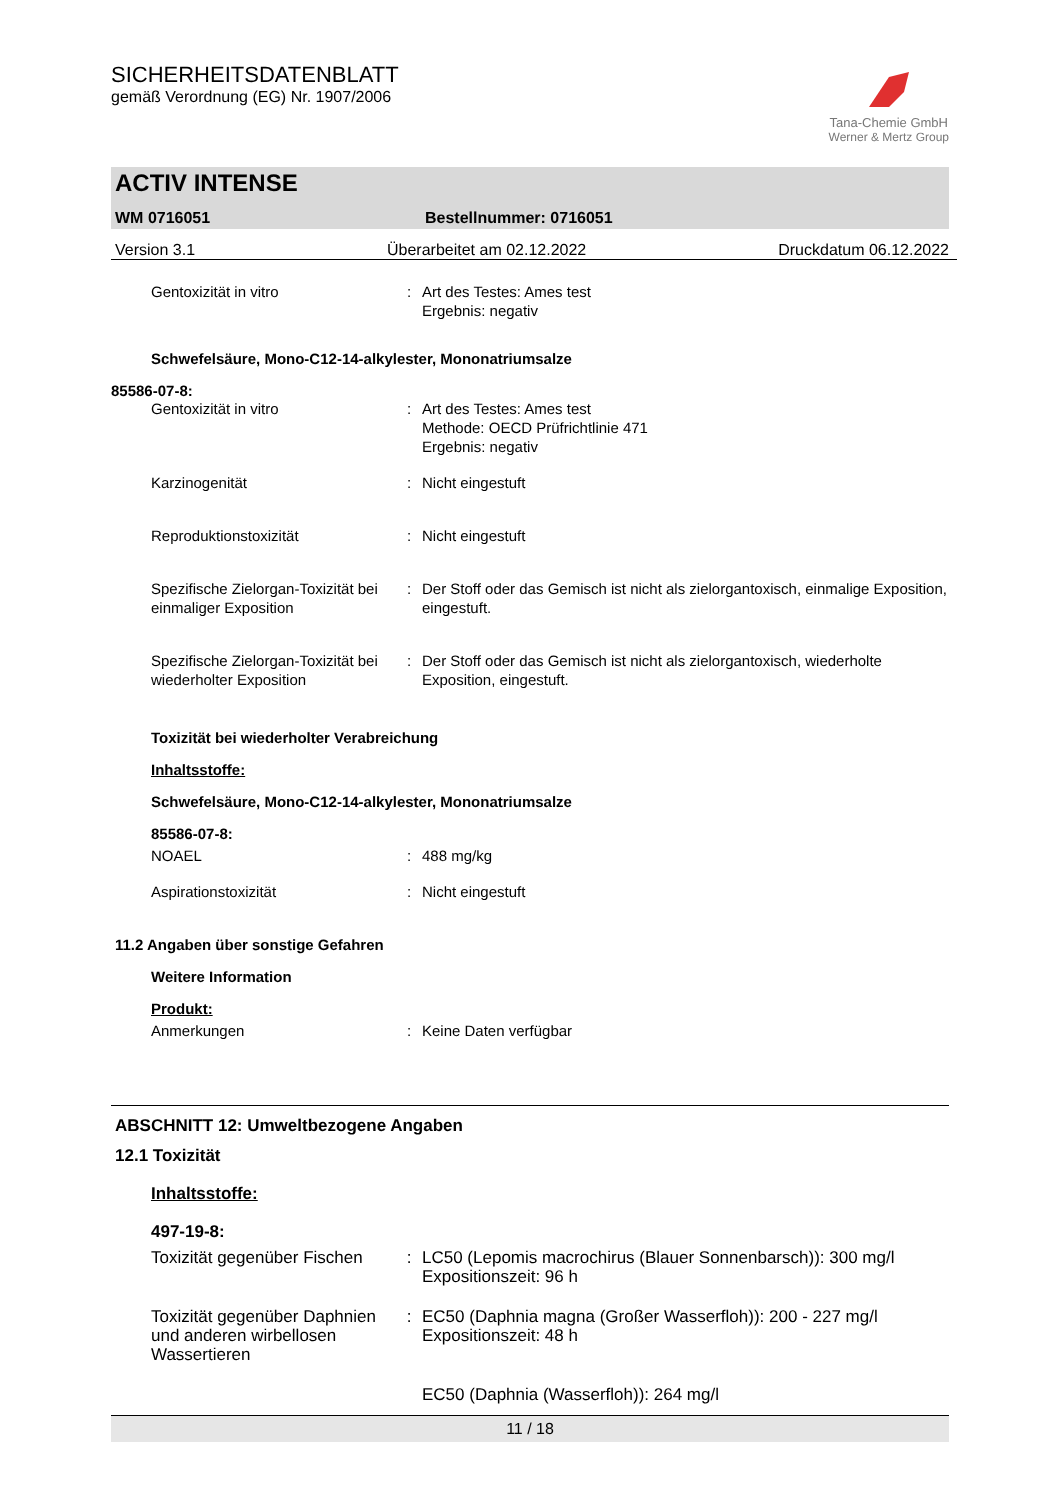SICHERHEITSDATENBLATT
gemäß Verordnung (EG) Nr. 1907/2006
Tana-Chemie GmbH
Werner & Mertz Group
ACTIV INTENSE
WM 0716051 Bestellnummer: 0716051
Version 3.1 Überarbeitet am 02.12.2022 Druckdatum 06.12.2022
Gentoxizität in vitro : Art des Testes: Ames test
Ergebnis: negativ
Schwefelsäure, Mono-C12-14-alkylester, Mononatriumsalze
85586-07-8:
Gentoxizität in vitro : Art des Testes: Ames test
Methode: OECD Prüfrichtlinie 471
Ergebnis: negativ
Karzinogenität : Nicht eingestuft
Reproduktionstoxizität : Nicht eingestuft
Spezifische Zielorgan-Toxizität bei einmaliger Exposition
: Der Stoff oder das Gemisch ist nicht als zielorgantoxisch, einmalige Exposition, eingestuft.
Spezifische Zielorgan-Toxizität bei wiederholter Exposition
: Der Stoff oder das Gemisch ist nicht als zielorgantoxisch, wiederholte Exposition, eingestuft.
Toxizität bei wiederholter Verabreichung
Inhaltsstoffe:
Schwefelsäure, Mono-C12-14-alkylester, Mononatriumsalze
85586-07-8:
NOAEL : 488 mg/kg
Aspirationstoxizität : Nicht eingestuft
11.2 Angaben über sonstige Gefahren
Weitere Information
Produkt:
Anmerkungen : Keine Daten verfügbar
ABSCHNITT 12: Umweltbezogene Angaben
12.1 Toxizität
Inhaltsstoffe:
497-19-8:
Toxizität gegenüber Fischen
: LC50 (Lepomis macrochirus (Blauer Sonnenbarsch)): 300 mg/l
Expositionszeit: 96 h
Toxizität gegenüber Daphnien und anderen wirbellosen Wassertieren
: EC50 (Daphnia magna (Großer Wasserfloh)): 200 - 227 mg/l
Expositionszeit: 48 h
EC50 (Daphnia (Wasserfloh)): 264 mg/l
11 / 18